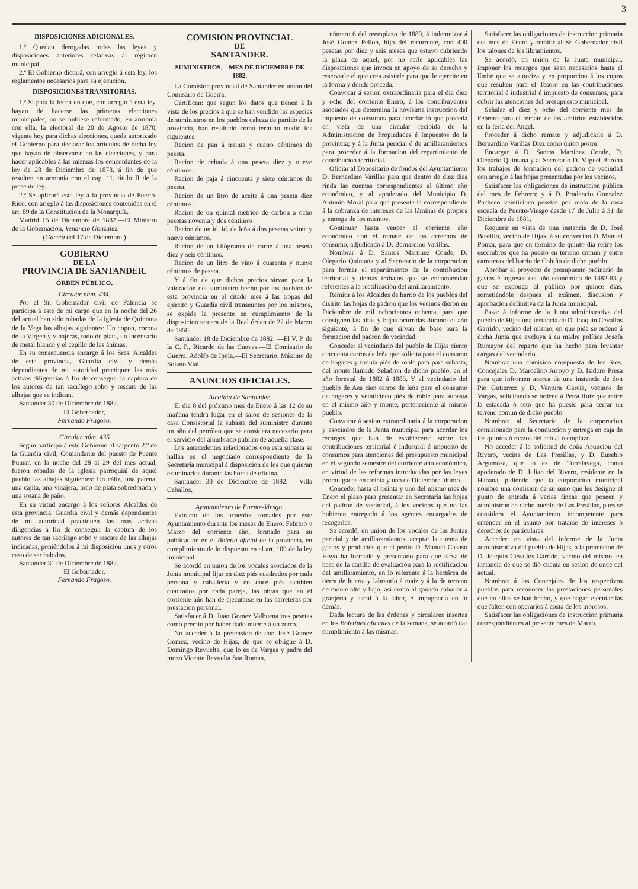3
DISPOSICIONES ADICIONALES.
1.ª Quedan derogadas todas las leyes y disposiciones anteriores relativas al régimen municipal.
2.ª El Gobierno dictará, con arreglo á esta ley, los reglamentos necesarios para su ejecucion.
DISPOSICIONES TRANSITORIAS.
1.ª Si para la fecha en que, con arreglo á esta ley, hayan de hacerse las primeras elecciones municipales, no se hubiese reformado, en armonía con ella, la electoral de 20 de Agosto de 1870, vigente hoy para dichas elecciones, queda autorizado el Gobierno para declarar los artículos de dicha ley que hayan de observarse en las elecciones, y para hacer aplicables á las mismas los concordantes de la ley de 28 de Diciembre de 1878, á fin de que resulten en armonía con el cap. 11, título II de la presente ley.
2.ª Se aplicará esta ley á la provincia de Puerto-Rico, con arreglo á las disposiciones contenidas en el art. 89 de la Constitucion de la Monarquía.
Madrid 15 de Diciembre de 1882.—El Ministro de la Gobernacion, Venancio Gonzalez.
(Gaceta del 17 de Diciembre.)
GOBIERNO
DE LA
PROVINCIA DE SANTANDER.
ÓRDEN PÚBLICO.
Circular núm. 434.
Por el Sr. Gobernador civil de Palencia se participa á este de mi cargo que en la noche del 26 del actual han sido robadas de la iglesia de Quintana de la Vega las alhajas siguientes: Un copon, corona de la Vírgen y vinajeras, todo de plata, un incensario de metal blanco y el cepillo de las ánimas.
En su consecuencia encargo á los Sres. Alcaldes de esta provincia, Guardia civil y demás dependientes de mi autoridad practiquen las más activas diligencias á fin de conseguir la captura de los autores de tan sacrílego robo y rescate de las alhajas que se indican.
Santander 30 de Diciembre de 1882.
El Gobernador,
Fernando Fragoso.
Circular núm. 435
Segun participa á este Gobierno el sargento 2.º de la Guardia civil, Comandante del puesto de Puente Pumar, en la noche del 28 al 29 del mes actual, fueron robadas de la iglesia parroquial de aquel pueblo las alhajas siguientes: Un cáliz, una patena, una cajita, una vinajera, todo de plata sobredorada y una sotana de paño.
En su virtud encargo á los señores Alcaldes de esta provincia, Guardia civil y demás dependientes de mi autoridad practiquen las más activas diligencias á fin de conseguir la captura de los autores de tan sacrílego robo y rescate de las alhajas indicadas, poniéndolos á mi disposicion unos y otros caso de ser habidos.
Santander 31 de Diciembre de 1882.
El Gobernador,
Fernando Fragoso.
COMISION PROVINCIAL
DE
SANTANDER.
SUMINISTROS.—MES DE DICIEMBRE DE 1882.
La Comision provincial de Santander en union del Comisario de Guerra.
Certifican: que segun los datos que tienen á la vista de los precios á que se han vendido las especies de suministros en los pueblos cabeza de partido de la provincia, han resultado como término medio los siguientes:
Racion de pan á treinta y cuatro céntimos de peseta.
Racion de cebada á una peseta diez y nueve céntimos.
Racion de paja á cincuenta y siete céntimos de peseta.
Racion de un litro de aceite á una peseta diez céntimos.
Racion de un quintal métrico de carbon á ocho pesetas noventa y dos céntimos
Racion de un id. id. de leña á dos pesetas veinte y nueve céntimos.
Racion de un kilógramo de carne á una peseta diez y seis céntimos.
Racion de un litro de vino á cuarenta y nueve céntimos de peseta.
Y á fin de que dichos precios sirvan para la valoracion del suministro hecho por los pueblos de esta provincia en el citado mes á las tropas del ejército y Guardia civil transeuntes por los mismos, se expide la presente en cumplimiento de la disposicion tercera de la Real órden de 22 de Marzo de 1850.
Santander 18 de Diciembre de 1882. —El V. P. de la C. P., Ricardo de las Cuevas.—El Comisario de Guerra, Adolfo de Ipola.—El Secretario, Máximo de Solano Vial.
ANUNCIOS OFICIALES.
Alcaldía de Santander.
El dia 8 del próximo mes de Enero á las 12 de su mañana tendrá lugar en el salon de sesiones de la casa Consistorial la subasta del suministro durante un año del petróleo que se considera necesario para el servicio del alumbrado público de aquella clase.
Los antecedentes relacionados con esta subasta se hallan en el negociado correspondiente de la Secretaría municipal á disposicion de los que quieran examinarlos durante las horas de oficina.
Santander 30 de Diciembre de 1882. —Villa Ceballos.
Ayuntamiento de Puente-Viesgo.
Extracto de los acuerdos tomados por este Ayuntamiento durante los meses de Enero, Febrero y Marzo del corriente año, formado para su publicacion en el Boletin oficial de la provincia, en cumplimiento de lo dispuesto en el art. 109 de la ley municipal.
Se acordó en union de los vocales asociados de la Junta municipal fijar en diez piés cuadrados por cada persona y caballería y en doce piés tambien cuadrados por cada pareja, las obras que en el corriente año han de ejecutarse en las carreteras por prestacion personal.
Satisfacer á D. Juan Gomez Valbuena tres pesetas como premio por haber dado muerte á un zorro.
No acceder á la pretension de don José Gomez Gomez, vecino de Hijas, de que se obligue á D. Domingo Revuelta, que lo es de Vargas y padre del mozo Vicente Revuelta San Roman,
número 6 del reemplazo de 1880, á indemnizar á José Gomez Pellon, hijo del recurrente, con 400 pesetas por diez y seis meses que estuvo cubriendo la plaza de aquel, por no serle aplicables las disposiciones que invoca en apoyo de su derecho y reservarle el que crea asistirle para que le ejercite en la forma y donde proceda.
Convocar á sesion extraordinaria para el dia diez y ocho del corriente Enero, á los contribuyentes asociados que determina la novísima instruccion del impuesto de consumos para acordar lo que proceda en vista de una circular recibida de la Administracion de Propiedades é Impuestos de la provincia; y á la Junta pericial ó de amillaramientos para proceder á la formacion del repartimiento de contribucion territorial.
Oficiar al Depositario de fondos del Ayuntamiento D. Bernardino Varillas para que dentro de diez dias rinda las cuentas correspondientes al último año económico, y al apoderado del Municipio D. Antonio Moral para que presente la correspondiente á la cobranza de intereses de las láminas de propios y entrega de los mismos.
Continuar hasta vencer el corriente año económico con el remate de los derechos de consumo, adjudicado á D. Bernardino Varillas.
Nombrar á D. Santos Martinez Conde, D. Olegario Quintana y al Secretario de la corporacion para formar el repartimiento de la contribucion territorial y demás trabajos que se encomiendan referentes á la rectificacion del amillaramiento.
Remitir á los Alcaldes de barrio de los pueblos del distrito las hojas de padron que los vecinos dieron en Diciembre de mil ochocientos ochenta, para que consignen las altas y bajas ocurridas durante el año siguiente, á fin de que sirvan de base para la formacion del padron de vecindad.
Conceder al vecindario del pueblo de Hijas ciento cincuenta carros de leña que solicita para el consumo de hogares y treinta piés de roble para para subasta, del monte llamado Seladron de dicho pueblo, en el año forestal de 1882 á 1883. Y al vecindario del pueblo de Aes cien carros de leña para el consumo de hogares y veinticinco piés de roble para subasta en el mismo año y monte, perteneciente al mismo pueblo.
Convocar á sesion extraordinaria á la corporacion y asociados de la Junta municipal para acordar los recargos que han de establecerse sobre las contribuciones territorial é industrial é impuesto de consumos para atenciones del presupuesto municipal en el segundo semestre del corriente año económico, en virtud de las reformas introducidas por las leyes promulgadas en treinta y uno de Diciembre último.
Conceder hasta el treinta y uno del mismo mes de Enero el plazo para presentar en Secretaría las hojas del padron de vecindad, á los vecinos que no las hubieren entregado á los agentes encargados de recogerlas.
Se acordó, en union de los vocales de las Juntas pericial y de amillaramientos, aceptar la cuenta de gastos y productos que el perito D. Manuel Casuso Hoyo ha formado y presentado para que sirva de base de la cartilla de evaluacion para la rectificacion del amillaramiento, en lo referente á la hectárea de tierra de huerta y labrantío á maíz y á la de terreno de monte alto y bajo, así como al ganado caballar á granjería y asnal á la labor, é impugnarla en lo demás.
Dada lectura de las órdenes y circulares insertas en los Boletines oficiales de la semana, se acordó dar cumplimiento á las mismas.
Satisfacer las obligaciones de instruccion primaria del mes de Enero y remitir al Sr. Gobernador civil los talones de los libramientos.
Se acordó, en union de la Junta municipal, imponer los recargos que sean necesarios hasta el límite que se autoriza y en proporcion á los cupos que resulten para el Tesoro en las contribuciones territorial é industrial é impuesto de consumos, para cubrir las atenciones del presupuesto municipal.
Señalar el diez y ocho del corriente mes de Febrero para el remate de los arbitrios establecidos en la feria del Angel.
Proceder á dicho remate y adjudicarle á D. Bernardino Varillas Diez como único postor.
Encargar á D. Santos Martinez Conde, D. Olegario Quintana y al Secretario D. Miguel Barona los trabajos de formacion del padron de vecindad con arreglo á las hojas presentadas por los vecinos.
Satisfacer las obligaciones de instruccion pública del mes de Febrero; y á D. Prudencio Gonzalez Pacheco veinticinco pesetas por renta de la casa escuela de Puente-Viesgo desde 1.º de Julio á 31 de Diciembre de 1881.
Requerir en vista de una instancia de D. José Bustillo, vecino de Hijas, á su convecino D. Manuel Pomar, para que en término de quinto dia retire los escombros que ha puesto en terreno comun y entre carreteras del barrio de Cohiño de dicho pueblo.
Aprobar el proyecto de presupuesto ordinario de gastos é ingresos del año económico de 1882-83 y que se exponga al público por quince dias, sometiéndole despues al exámen, discusion y aprobacion definitiva de la Junta municipal.
Pasar á informe de la Junta administrativa del pueblo de Hijas una instancia de D. Joaquin Cevallos Garrido, vecino del mismo, en que pide se ordene á dicha Junta que excluya á su madre política Josefa Rumayor del reparto que ha hecho para levantar cargas del vecindario.
Nombrar una comision compuesta de los Sres. Concejales D. Marcelino Arroyo y D. Isidoro Presa para que informen acerca de una instancia de don Pio Gutierrez y D. Ventura García, vecinos de Vargas, solicitando se ordene á Petra Ruiz que retire la estacada ó seto que ha puesto para cerrar un terreno comun de dicho pueblo.
Nombrar al Secretario de la corporacion comisionado para la conduccion y entrega en caja de los quintos ó mozos del actual reemplazo.
No acceder á la solicitud de doña Asuncion del Rivero, vecina de Las Presillas, y D. Eusebio Argumosa, que lo es de Torrelavega, como apoderado de D. Julian del Rivero, residente en la Habana, pidiendo que la corporacion municipal nombre una comision de su seno que les designe el punto de entrada á varias fincas que poseen y administran en dicho pueblo de Las Presillas, pues se considera el Ayuntamiento incompetente para entender en el asunto por tratarse de intereses ó derechos de particulares.
Acceder, en vista del informe de la Junta administrativa del pueblo de Hijas, á la pretension de D. Joaquin Cevallos Garrido, vecino del mismo, en instancia de que se dió cuenta en sesion de once del actual.
Nombrar á los Concejales de los respectivos pueblos para reconocer las prestaciones personales que en ellos se han hecho, y que hagan ejecutar las que falten con operarios á costa de los morosos.
Satisfacer las obligaciones de instruccion primaria correspondientes al presente mes de Marzo.